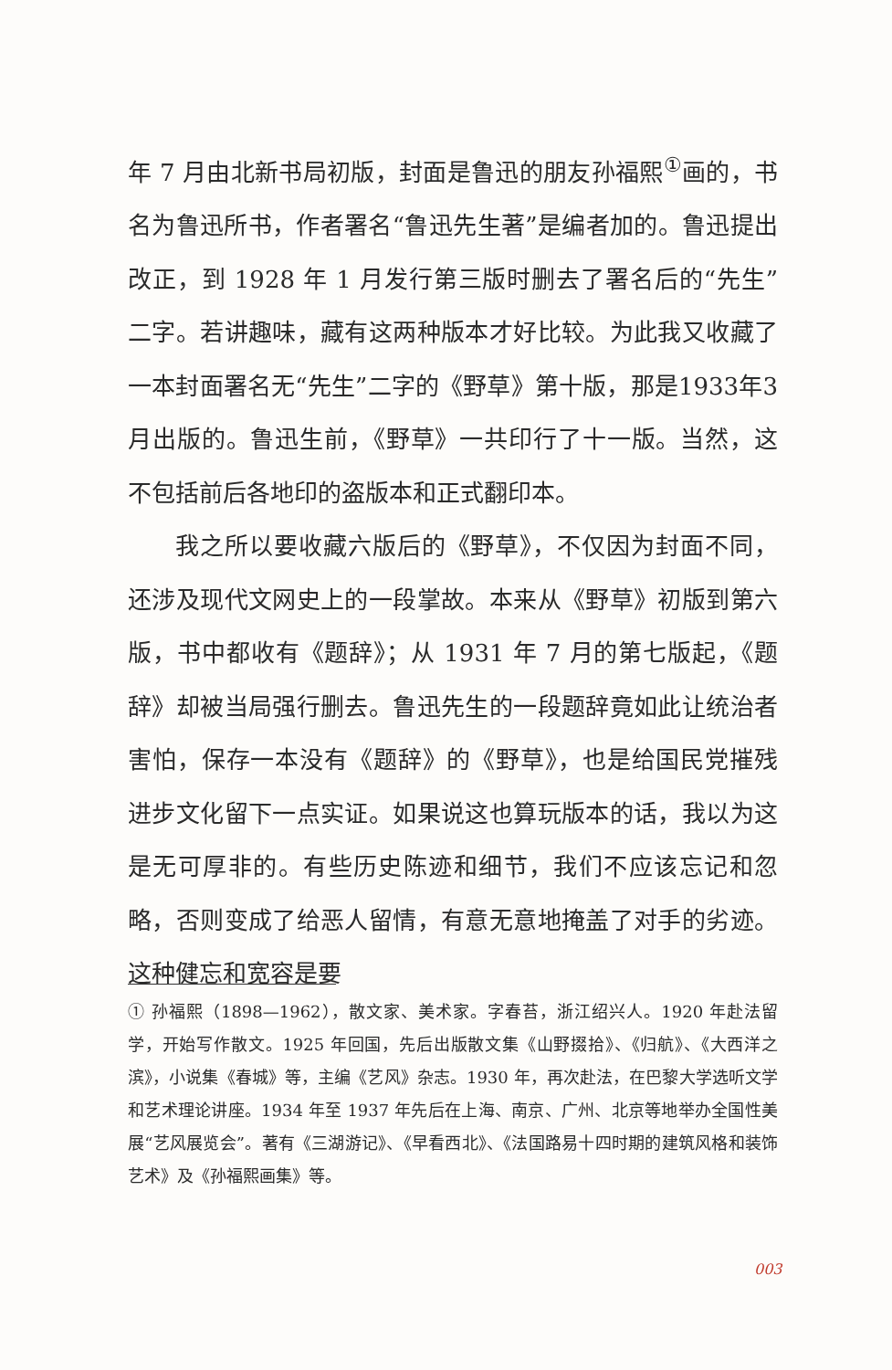年 7 月由北新书局初版，封面是鲁迅的朋友孙福熙<sup>①</sup>画的，书名为鲁迅所书，作者署名“鲁迅先生著”是编者加的。鲁迅提出改正，到 1928 年 1 月发行第三版时删去了署名后的“先生”二字。若讲趣味，藏有这两种版本才好比较。为此我又收藏了一本封面署名无“先生”二字的《野草》第十版，那是1933年3月出版的。鲁迅生前，《野草》一共印行了十一版。当然，这不包括前后各地印的盗版本和正式翻印本。
我之所以要收藏六版后的《野草》，不仅因为封面不同，还涉及现代文网史上的一段掌故。本来从《野草》初版到第六版，书中都收有《题辞》；从 1931 年 7 月的第七版起，《题辞》却被当局强行删去。鲁迅先生的一段题辞竟如此让统治者害怕，保存一本没有《题辞》的《野草》，也是给国民党摧残进步文化留下一点实证。如果说这也算玩版本的话，我以为这是无可厚非的。有些历史陈迹和细节，我们不应该忘记和忽略，否则变成了给恶人留情，有意无意地掩盖了对手的劣迹。这种健忘和宽容是要
① 孙福熙（1898—1962），散文家、美术家。字春苔，浙江绍兴人。1920 年赴法留学，开始写作散文。1925 年回国，先后出版散文集《山野掇拾》、《归航》、《大西洋之滨》，小说集《春城》等，主编《艺风》杂志。1930 年，再次赴法，在巴黎大学选听文学和艺术理论讲座。1934 年至 1937 年先后在上海、南京、广州、北京等地举办全国性美展“艺风展览会”。著有《三湖游记》、《早看西北》、《法国路易十四时期的建筑风格和装饰艺术》及《孙福熙画集》等。
003